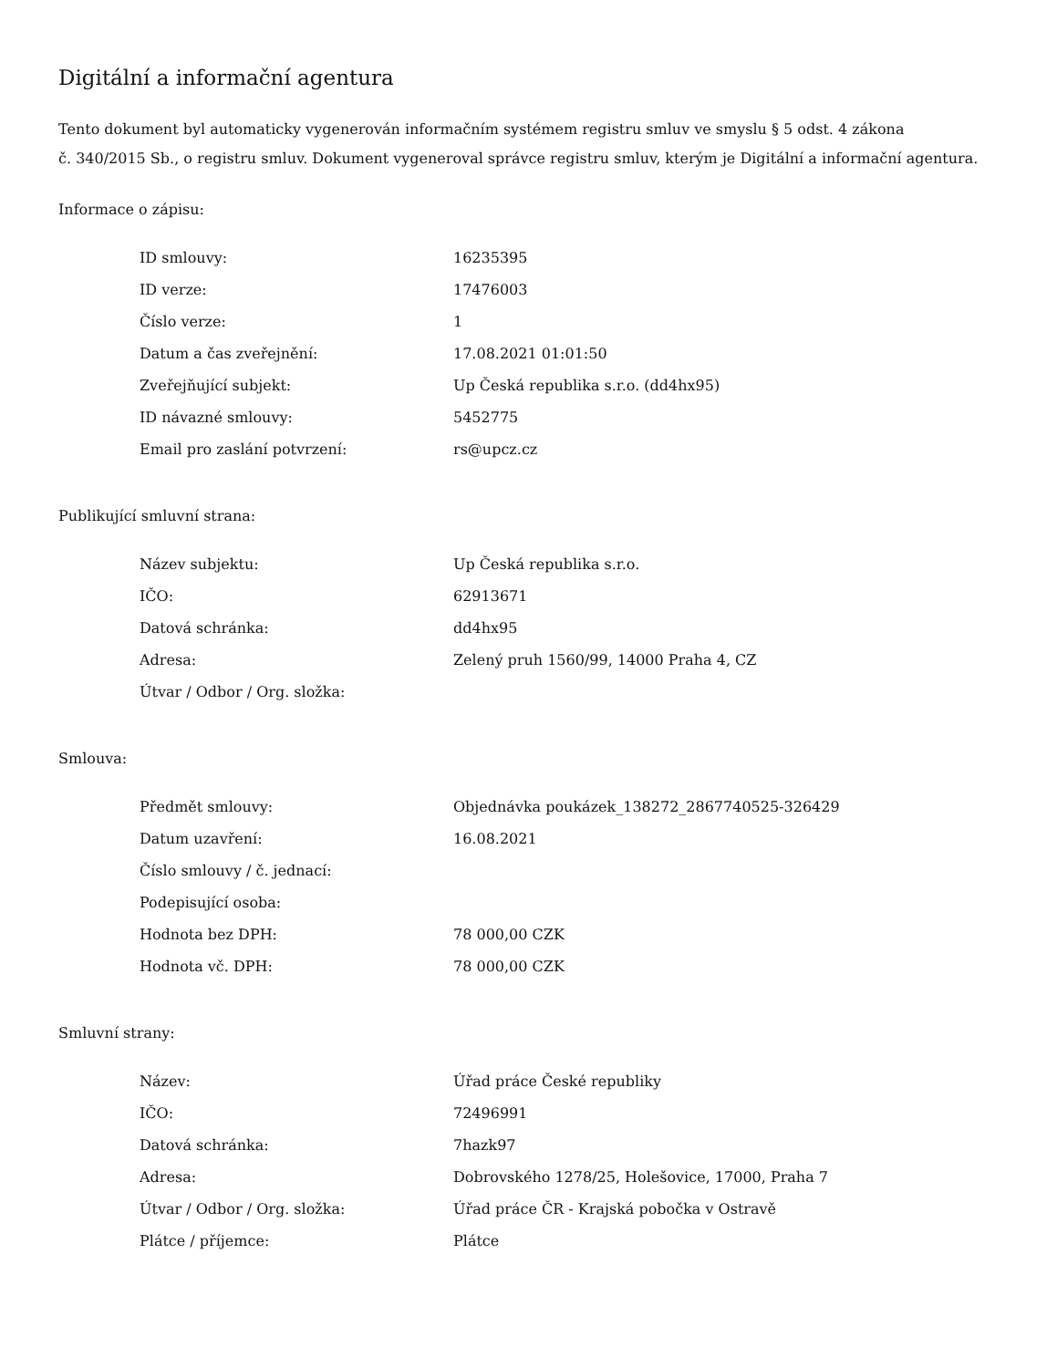Digitální a informační agentura
Tento dokument byl automaticky vygenerován informačním systémem registru smluv ve smyslu § 5 odst. 4 zákona
č. 340/2015 Sb., o registru smluv. Dokument vygeneroval správce registru smluv, kterým je Digitální a informační agentura.
Informace o zápisu:
| ID smlouvy: | 16235395 |
| ID verze: | 17476003 |
| Číslo verze: | 1 |
| Datum a čas zveřejnění: | 17.08.2021 01:01:50 |
| Zveřejňující subjekt: | Up Česká republika s.r.o. (dd4hx95) |
| ID návazné smlouvy: | 5452775 |
| Email pro zaslání potvrzení: | rs@upcz.cz |
Publikující smluvní strana:
| Název subjektu: | Up Česká republika s.r.o. |
| IČO: | 62913671 |
| Datová schránka: | dd4hx95 |
| Adresa: | Zelený pruh 1560/99, 14000 Praha 4, CZ |
| Útvar / Odbor / Org. složka: | |
Smlouva:
| Předmět smlouvy: | Objednávka poukázek_138272_2867740525-326429 |
| Datum uzavření: | 16.08.2021 |
| Číslo smlouvy / č. jednací: | |
| Podepisující osoba: | |
| Hodnota bez DPH: | 78 000,00 CZK |
| Hodnota vč. DPH: | 78 000,00 CZK |
Smluvní strany:
| Název: | Úřad práce České republiky |
| IČO: | 72496991 |
| Datová schránka: | 7hazk97 |
| Adresa: | Dobrovského 1278/25, Holešovice, 17000, Praha 7 |
| Útvar / Odbor / Org. složka: | Úřad práce ČR - Krajská pobočka v Ostravě |
| Plátce / příjemce: | Plátce |